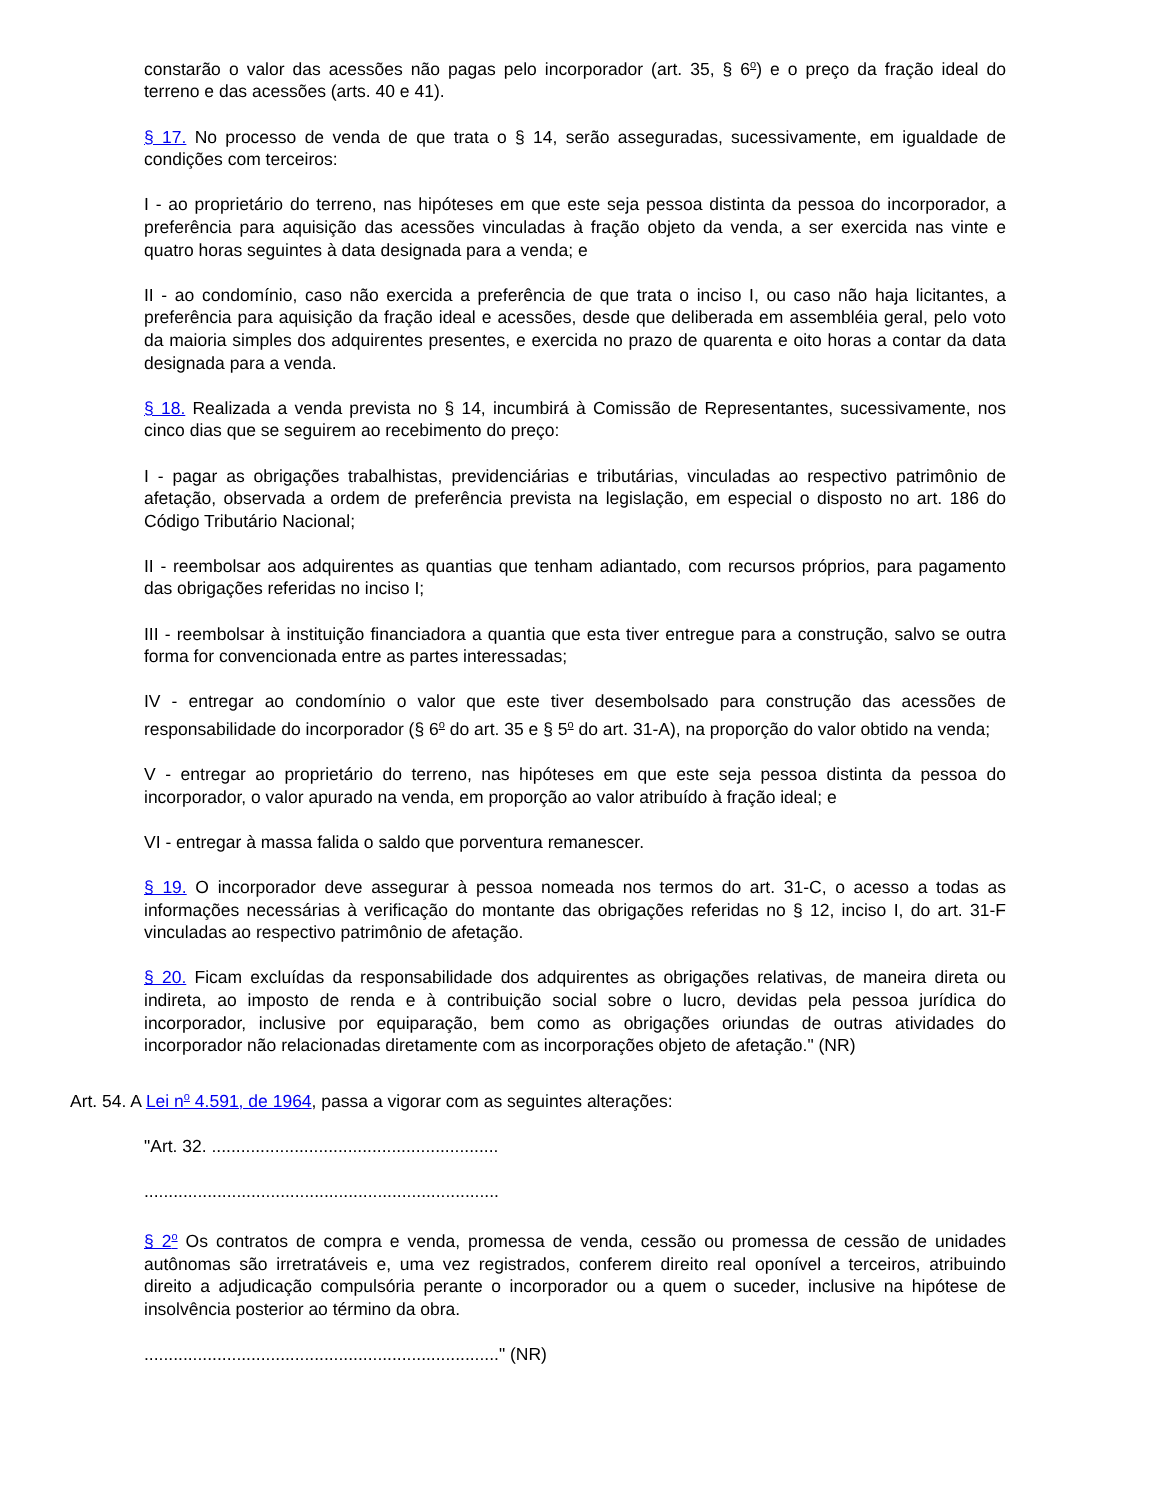constarão o valor das acessões não pagas pelo incorporador (art. 35, § 6<sup>o</sup>) e o preço da fração ideal do terreno e das acessões (arts. 40 e 41).
§ 17. No processo de venda de que trata o § 14, serão asseguradas, sucessivamente, em igualdade de condições com terceiros:
I - ao proprietário do terreno, nas hipóteses em que este seja pessoa distinta da pessoa do incorporador, a preferência para aquisição das acessões vinculadas à fração objeto da venda, a ser exercida nas vinte e quatro horas seguintes à data designada para a venda; e
II - ao condomínio, caso não exercida a preferência de que trata o inciso I, ou caso não haja licitantes, a preferência para aquisição da fração ideal e acessões, desde que deliberada em assembléia geral, pelo voto da maioria simples dos adquirentes presentes, e exercida no prazo de quarenta e oito horas a contar da data designada para a venda.
§ 18. Realizada a venda prevista no § 14, incumbirá à Comissão de Representantes, sucessivamente, nos cinco dias que se seguirem ao recebimento do preço:
I - pagar as obrigações trabalhistas, previdenciárias e tributárias, vinculadas ao respectivo patrimônio de afetação, observada a ordem de preferência prevista na legislação, em especial o disposto no art. 186 do Código Tributário Nacional;
II - reembolsar aos adquirentes as quantias que tenham adiantado, com recursos próprios, para pagamento das obrigações referidas no inciso I;
III - reembolsar à instituição financiadora a quantia que esta tiver entregue para a construção, salvo se outra forma for convencionada entre as partes interessadas;
IV - entregar ao condomínio o valor que este tiver desembolsado para construção das acessões de responsabilidade do incorporador (§ 6<sup>o</sup> do art. 35 e § 5<sup>o</sup> do art. 31-A), na proporção do valor obtido na venda;
V - entregar ao proprietário do terreno, nas hipóteses em que este seja pessoa distinta da pessoa do incorporador, o valor apurado na venda, em proporção ao valor atribuído à fração ideal; e
VI - entregar à massa falida o saldo que porventura remanescer.
§ 19. O incorporador deve assegurar à pessoa nomeada nos termos do art. 31-C, o acesso a todas as informações necessárias à verificação do montante das obrigações referidas no § 12, inciso I, do art. 31-F vinculadas ao respectivo patrimônio de afetação.
§ 20. Ficam excluídas da responsabilidade dos adquirentes as obrigações relativas, de maneira direta ou indireta, ao imposto de renda e à contribuição social sobre o lucro, devidas pela pessoa jurídica do incorporador, inclusive por equiparação, bem como as obrigações oriundas de outras atividades do incorporador não relacionadas diretamente com as incorporações objeto de afetação." (NR)
Art. 54. A Lei n<sup>o</sup> 4.591, de 1964, passa a vigorar com as seguintes alterações:
"Art. 32. ...........................................................
.........................................................................
§ 2<sup>o</sup> Os contratos de compra e venda, promessa de venda, cessão ou promessa de cessão de unidades autônomas são irretratáveis e, uma vez registrados, conferem direito real oponível a terceiros, atribuindo direito a adjudicação compulsória perante o incorporador ou a quem o suceder, inclusive na hipótese de insolvência posterior ao término da obra.
........................................................................." (NR)